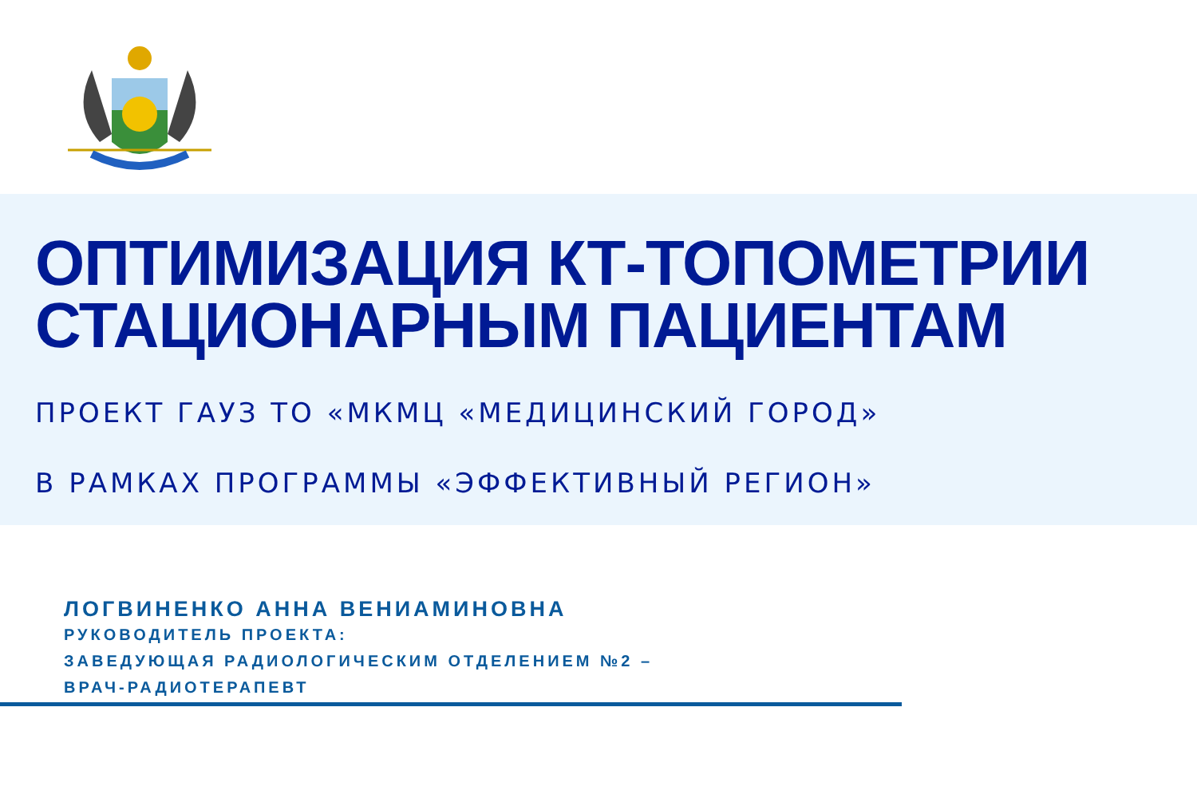ОПТИМИЗАЦИЯ КТ-ТОПОМЕТРИИ СТАЦИОНАРНЫМ ПАЦИЕНТАМ
ПРОЕКТ ГАУЗ ТО «МКМЦ «МЕДИЦИНСКИЙ ГОРОД»
В РАМКАХ ПРОГРАММЫ «ЭФФЕКТИВНЫЙ РЕГИОН»
ЛОГВИНЕНКО АННА ВЕНИАМИНОВНА
РУКОВОДИТЕЛЬ ПРОЕКТА:
ЗАВЕДУЮЩАЯ РАДИОЛОГИЧЕСКИМ ОТДЕЛЕНИЕМ №2 –
ВРАЧ-РАДИОТЕРАПЕВТ